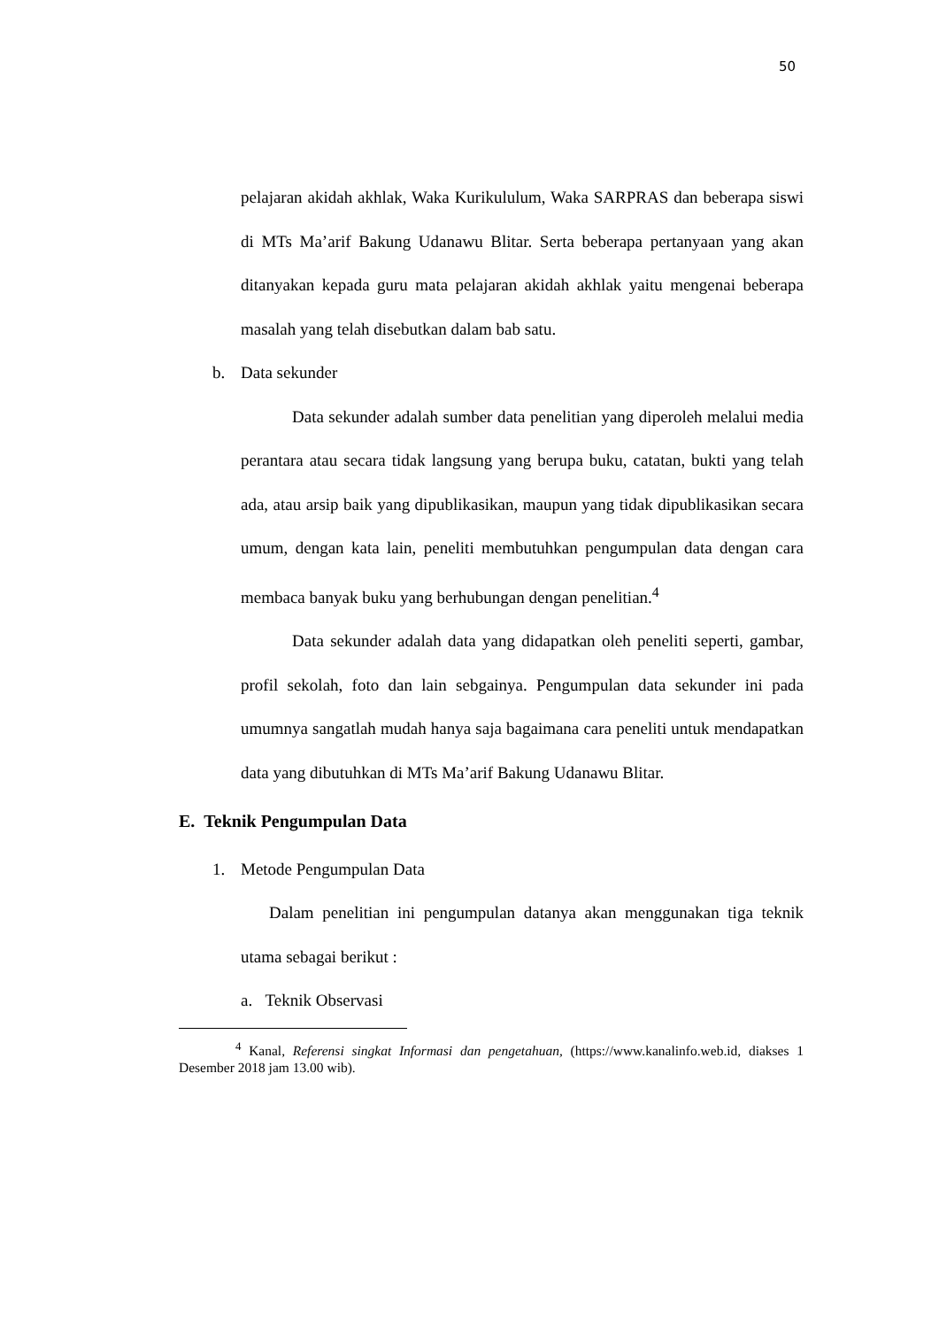50
pelajaran akidah akhlak, Waka Kurikululum, Waka SARPRAS dan beberapa siswi di MTs Ma’arif Bakung Udanawu Blitar. Serta beberapa pertanyaan yang akan ditanyakan kepada guru mata pelajaran akidah akhlak yaitu mengenai beberapa masalah yang telah disebutkan dalam bab satu.
b. Data sekunder
Data sekunder adalah sumber data penelitian yang diperoleh melalui media perantara atau secara tidak langsung yang berupa buku, catatan, bukti yang telah ada, atau arsip baik yang dipublikasikan, maupun yang tidak dipublikasikan secara umum, dengan kata lain, peneliti membutuhkan pengumpulan data dengan cara membaca banyak buku yang berhubungan dengan penelitian.<sup>4</sup>
Data sekunder adalah data yang didapatkan oleh peneliti seperti, gambar, profil sekolah, foto dan lain sebgainya. Pengumpulan data sekunder ini pada umumnya sangatlah mudah hanya saja bagaimana cara peneliti untuk mendapatkan data yang dibutuhkan di MTs Ma’arif Bakung Udanawu Blitar.
E. Teknik Pengumpulan Data
1. Metode Pengumpulan Data
Dalam penelitian ini pengumpulan datanya akan menggunakan tiga teknik utama sebagai berikut :
a. Teknik Observasi
<sup>4</sup> Kanal, Referensi singkat Informasi dan pengetahuan, (https://www.kanalinfo.web.id, diakses 1 Desember 2018 jam 13.00 wib).